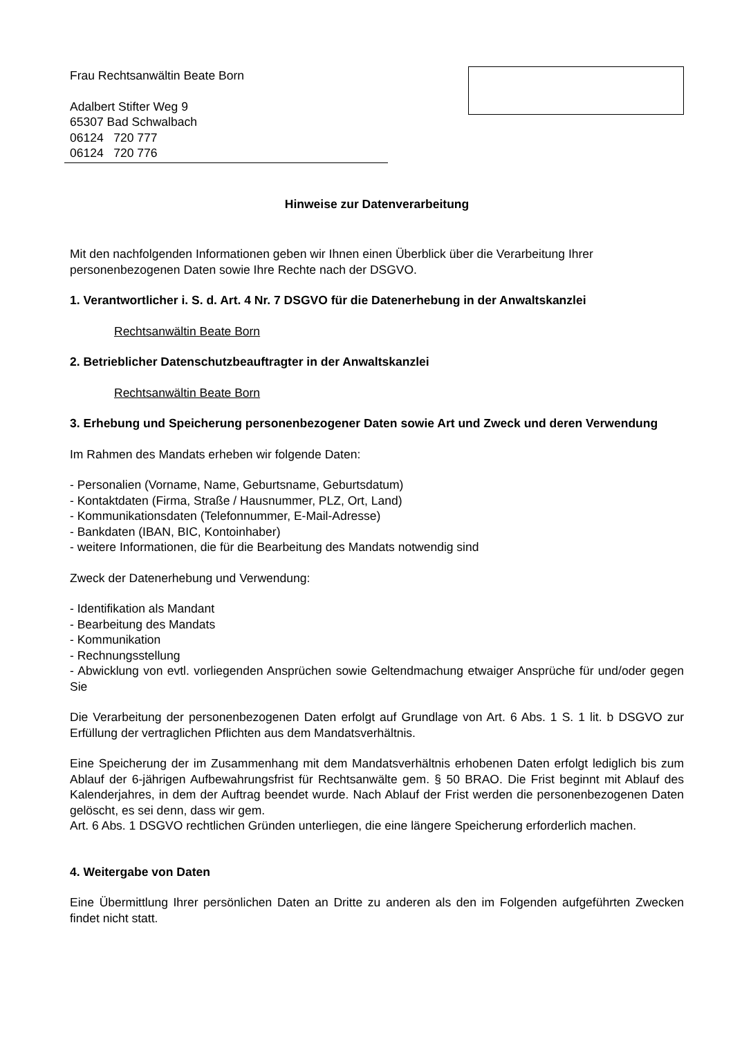Frau Rechtsanwältin Beate Born
Adalbert Stifter Weg 9
65307 Bad Schwalbach
06124 720 777
06124 720 776
Hinweise zur Datenverarbeitung
Mit den nachfolgenden Informationen geben wir Ihnen einen Überblick über die Verarbeitung Ihrer personenbezogenen Daten sowie Ihre Rechte nach der DSGVO.
1. Verantwortlicher i. S. d. Art. 4 Nr. 7 DSGVO für die Datenerhebung in der Anwaltskanzlei
Rechtsanwältin Beate Born
2. Betrieblicher Datenschutzbeauftragter in der Anwaltskanzlei
Rechtsanwältin Beate Born
3. Erhebung und Speicherung personenbezogener Daten sowie Art und Zweck und deren Verwendung
Im Rahmen des Mandats erheben wir folgende Daten:
- Personalien (Vorname, Name, Geburtsname, Geburtsdatum)
- Kontaktdaten (Firma, Straße / Hausnummer, PLZ, Ort, Land)
- Kommunikationsdaten (Telefonnummer, E-Mail-Adresse)
- Bankdaten (IBAN, BIC, Kontoinhaber)
- weitere Informationen, die für die Bearbeitung des Mandats notwendig sind
Zweck der Datenerhebung und Verwendung:
- Identifikation als Mandant
- Bearbeitung des Mandats
- Kommunikation
- Rechnungsstellung
- Abwicklung von evtl. vorliegenden Ansprüchen sowie Geltendmachung etwaiger Ansprüche für und/oder gegen Sie
Die Verarbeitung der personenbezogenen Daten erfolgt auf Grundlage von Art. 6 Abs. 1 S. 1 lit. b DSGVO zur Erfüllung der vertraglichen Pflichten aus dem Mandatsverhältnis.
Eine Speicherung der im Zusammenhang mit dem Mandatsverhältnis erhobenen Daten erfolgt lediglich bis zum Ablauf der 6-jährigen Aufbewahrungsfrist für Rechtsanwälte gem. § 50 BRAO. Die Frist beginnt mit Ablauf des Kalenderjahres, in dem der Auftrag beendet wurde. Nach Ablauf der Frist werden die personenbezogenen Daten gelöscht, es sei denn, dass wir gem.
Art. 6 Abs. 1 DSGVO rechtlichen Gründen unterliegen, die eine längere Speicherung erforderlich machen.
4. Weitergabe von Daten
Eine Übermittlung Ihrer persönlichen Daten an Dritte zu anderen als den im Folgenden aufgeführten Zwecken findet nicht statt.